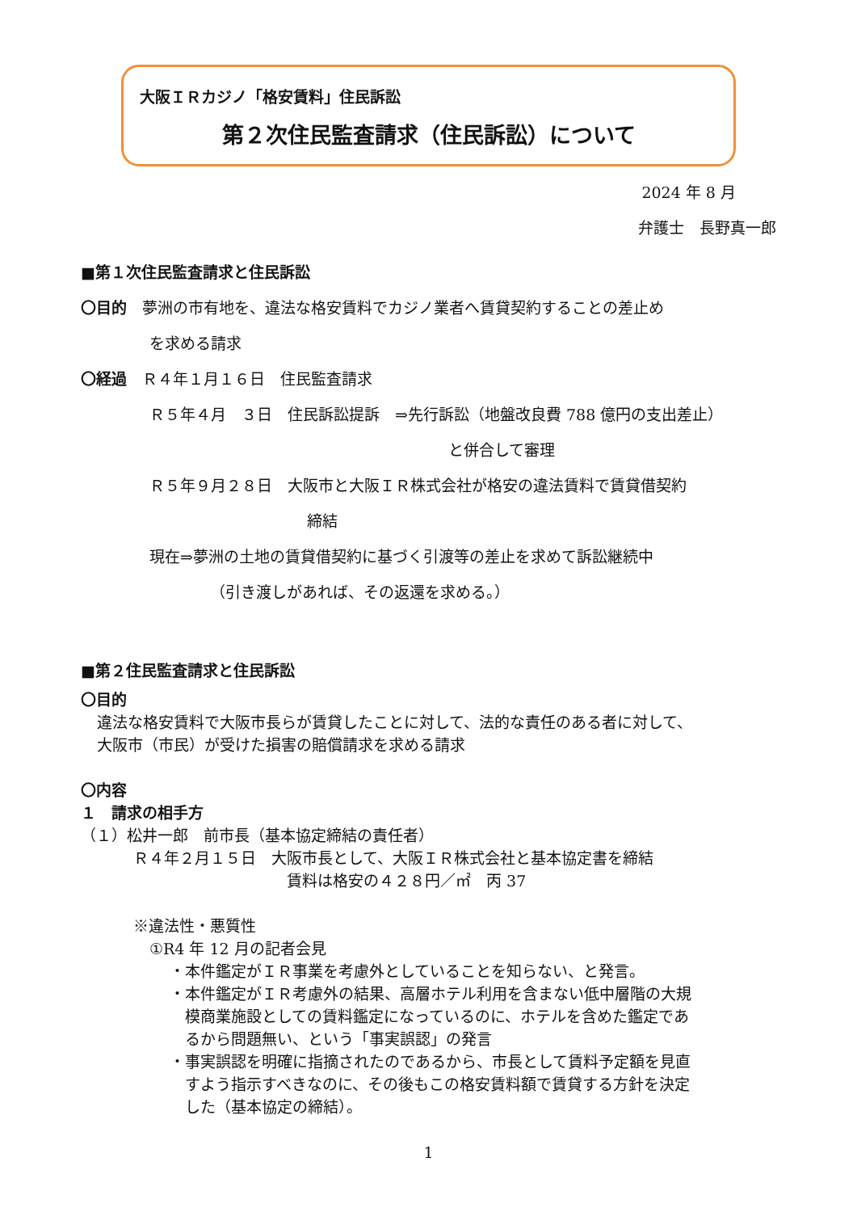大阪ＩＲカジノ「格安賃料」住民訴訟
第２次住民監査請求（住民訴訟）について
2024 年 8 月
弁護士　長野真一郎
■第１次住民監査請求と住民訴訟
〇目的　夢洲の市有地を、違法な格安賃料でカジノ業者へ賃貸契約することの差止め
を求める請求
〇経過　Ｒ４年１月１６日　住民監査請求
Ｒ５年４月　３日　住民訴訟提訴　⇒先行訴訟（地盤改良費 788 億円の支出差止）
と併合して審理
Ｒ５年９月２８日　大阪市と大阪ＩＲ株式会社が格安の違法賃料で賃貸借契約
締結
現在⇒夢洲の土地の賃貸借契約に基づく引渡等の差止を求めて訴訟継続中
（引き渡しがあれば、その返還を求める。）
■第２住民監査請求と住民訴訟
〇目的
違法な格安賃料で大阪市長らが賃貸したことに対して、法的な責任のある者に対して、
大阪市（市民）が受けた損害の賠償請求を求める請求
〇内容
１　請求の相手方
（１）松井一郎　前市長（基本協定締結の責任者）
Ｒ４年２月１５日　大阪市長として、大阪ＩＲ株式会社と基本協定書を締結
賃料は格安の４２８円／㎡　丙 37
※違法性・悪質性
①R4 年 12 月の記者会見
・本件鑑定がＩＲ事業を考慮外としていることを知らない、と発言。
・本件鑑定がＩＲ考慮外の結果、高層ホテル利用を含まない低中層階の大規
　模商業施設としての賃料鑑定になっているのに、ホテルを含めた鑑定であ
　るから問題無い、という「事実誤認」の発言
・事実誤認を明確に指摘されたのであるから、市長として賃料予定額を見直
　すよう指示すべきなのに、その後もこの格安賃料額で賃貸する方針を決定
　した（基本協定の締結）。
1